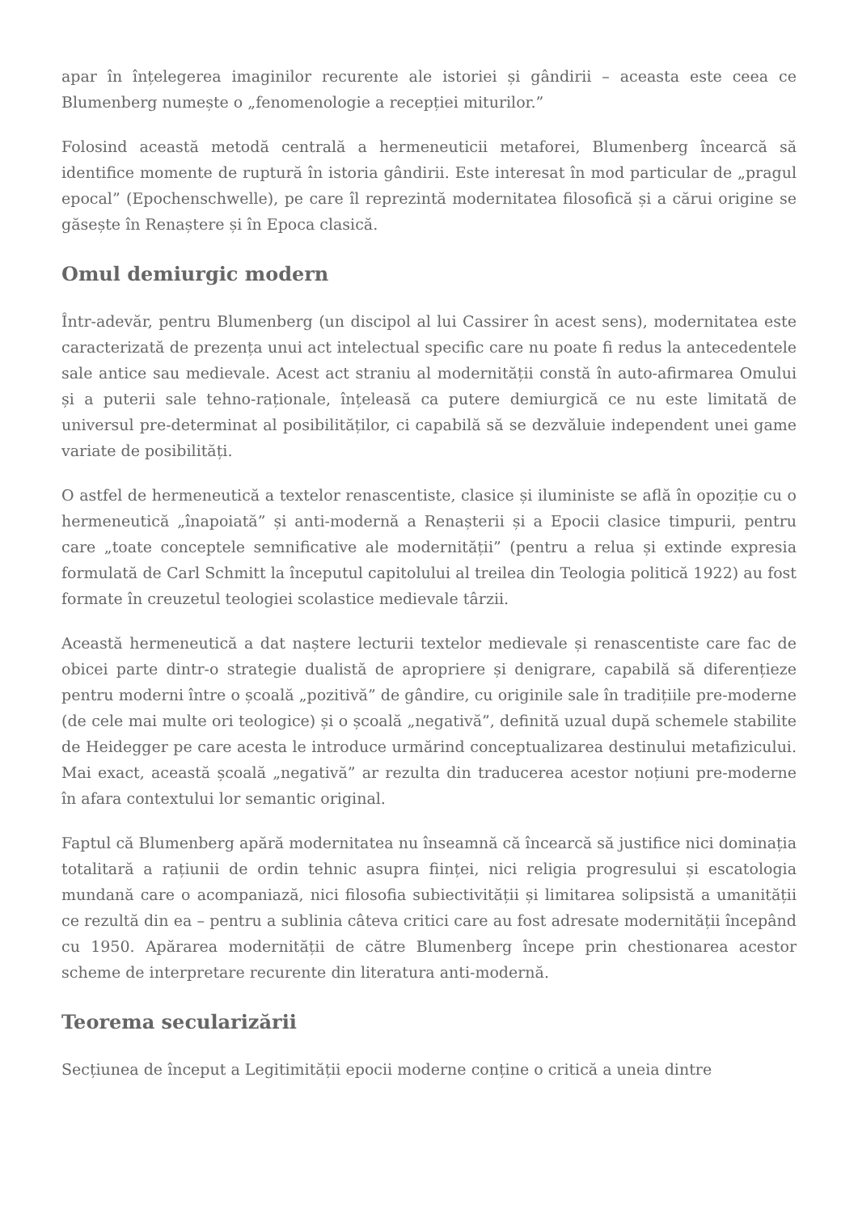apar în înțelegerea imaginilor recurente ale istoriei și gândirii – aceasta este ceea ce Blumenberg numește o „fenomenologie a recepției miturilor.”
Folosind această metodă centrală a hermeneuticii metaforei, Blumenberg încearcă să identifice momente de ruptură în istoria gândirii. Este interesat în mod particular de „pragul epocal” (Epochenschwelle), pe care îl reprezintă modernitatea filosofică și a cărui origine se găsește în Renaștere și în Epoca clasică.
Omul demiurgic modern
Într-adevăr, pentru Blumenberg (un discipol al lui Cassirer în acest sens), modernitatea este caracterizată de prezența unui act intelectual specific care nu poate fi redus la antecedentele sale antice sau medievale. Acest act straniu al modernității constă în auto-afirmarea Omului și a puterii sale tehno-raționale, înțeleasă ca putere demiurgică ce nu este limitată de universul pre-determinat al posibilităților, ci capabilă să se dezvăluie independent unei game variate de posibilități.
O astfel de hermeneutică a textelor renascentiste, clasice și iluministe se află în opoziție cu o hermeneutică „înapoiată” și anti-modernă a Renașterii și a Epocii clasice timpurii, pentru care „toate conceptele semnificative ale modernității” (pentru a relua și extinde expresia formulată de Carl Schmitt la începutul capitolului al treilea din Teologia politică 1922) au fost formate în creuzetul teologiei scolastice medievale târzii.
Această hermeneutică a dat naștere lecturii textelor medievale și renascentiste care fac de obicei parte dintr-o strategie dualistă de apropriere și denigrare, capabilă să diferențieze pentru moderni între o școală „pozitivă” de gândire, cu originile sale în tradițiile pre-moderne (de cele mai multe ori teologice) și o școală „negativă”, definită uzual după schemele stabilite de Heidegger pe care acesta le introduce urmărind conceptualizarea destinului metafizicului. Mai exact, această școală „negativă” ar rezulta din traducerea acestor noțiuni pre-moderne în afara contextului lor semantic original.
Faptul că Blumenberg apără modernitatea nu înseamnă că încearcă să justifice nici dominația totalitară a rațiunii de ordin tehnic asupra ființei, nici religia progresului și escatologia mundană care o acompaniază, nici filosofia subiectivității și limitarea solipsistă a umanității ce rezultă din ea – pentru a sublinia câteva critici care au fost adresate modernității începând cu 1950. Apărarea modernității de către Blumenberg începe prin chestionarea acestor scheme de interpretare recurente din literatura anti-modernă.
Teorema secularizării
Secțiunea de început a Legitimității epocii moderne conține o critică a uneia dintre